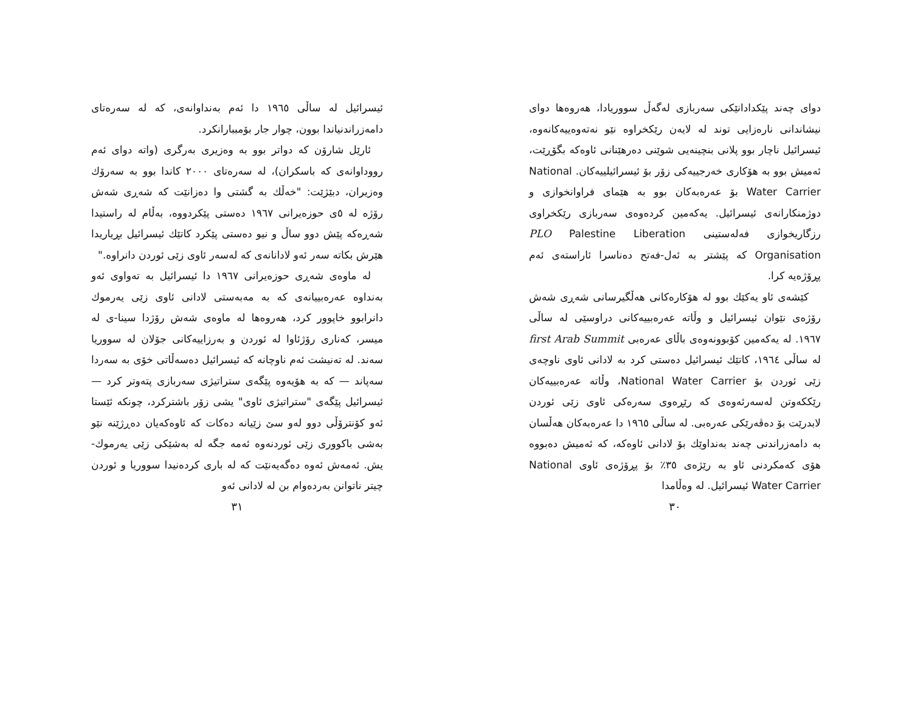دوای چەند پێکدادانێکی سەربازی لەگەڵ سووریادا، هەروەها دوای نیشاندانی نارەزایی توند لە لایەن رێکخراوە نێو نەتەوەییەکانەوە، ئیسرائیل ناچار بوو پلانی بنچینەیی شوێنی دەرهێنانی ئاوەکە بگۆڕێت، ئەمیش بوو بە هۆکاری خەرجییەکی زۆر بۆ ئیسرائیلییەکان. National Water Carrier بۆ عەرەبەکان بوو بە هێمای فراوانخوازی و دوژمنکارانەی ئیسرائیل. یەکەمین کردەوەی سەربازی رێکخراوی رزگاریخوازی فەلەستینی PLO Palestine Liberation Organisation کە پێشتر بە ئەل-فەتح دەناسرا ئاراستەی ئەم پڕۆژەیە کرا.
کێشەی ئاو یەکێك بوو لە هۆکارەکانی هەڵگیرسانی شەڕی شەش رۆژەی نێوان ئیسرائیل و وڵاتە عەرەبییەکانی دراوسێی لە ساڵی ١٩٦٧. لە یەکەمین کۆبوونەوەی باڵای عەرەبی first Arab Summit لە ساڵی ١٩٦٤، کاتێك ئیسرائیل دەستی کرد بە لادانی ئاوی ناوچەی زێی ئوردن بۆ National Water Carrier، وڵاتە عەرەبییەکان رێککەوتن لەسەرئەوەی کە رێڕەوی سەرەکی ئاوی زێی ئوردن لابدرێت بۆ دەڤەرێکی عەرەبی. لە ساڵی ١٩٦٥ دا عەرەبەکان هەڵسان بە دامەزراندنی چەند بەنداوێك بۆ لادانی ئاوەکە، کە ئەمیش دەبووە هۆی کەمکردنی ئاو بە رێژەی ٣٥٪ بۆ پڕۆژەی ئاوی National Water Carrier ئیسرائیل. لە وەڵامدا
٣٠
ئیسرائیل لە ساڵی ١٩٦٥ دا ئەم بەنداوانەی، کە لە سەرەتای دامەزراندنیاندا بوون، چوار جار بۆمببارانکرد.
ئارێل شارۆن کە دواتر بوو بە وەزیری بەرگری (واتە دوای ئەم رووداوانەی کە باسکران)، لە سەرەتای ٢٠٠٠ کاندا بوو بە سەرۆك وەزیران، دبێژێت: "خەڵك بە گشتی وا دەزانێت کە شەڕی شەش رۆژە لە ٥ی حوزەیرانی ١٩٦٧ دەستی پێکردووە، بەڵام لە راستیدا شەڕەکە پێش دوو ساڵ و نیو دەستی پێکرد کاتێك ئیسرائیل بڕیاریدا هێرش بکاتە سەر ئەو لادانانەی کە لەسەر ئاوی زێی ئوردن دانراوە."
لە ماوەی شەڕی حوزەیرانی ١٩٦٧ دا ئیسرائیل بە تەواوی ئەو بەنداوە عەرەبییانەی کە بە مەبەستی لادانی ئاوی زێی یەرموك دانرابوو خاپوور کرد، هەروەها لە ماوەی شەش رۆژدا سینا-ی لە میسر، کەناری رۆژئاوا لە ئوردن و بەرزاییەکانی جۆلان لە سووریا سەند. لە تەنیشت ئەم ناوچانە کە ئیسرائیل دەسەڵاتی خۆی بە سەردا سەپاند — کە بە هۆیەوە پێگەی ستراتیژی سەربازی پتەوتر کرد — ئیسرائیل پێگەی "ستراتیژی ئاوی" یشی زۆر باشترکرد، چونکە ئێستا ئەو کۆنترۆڵی دوو لەو سێ زێیانە دەکات کە ئاوەکەیان دەڕژێنە نێو بەشی باکووری زێی ئوردنەوە ئەمە جگە لە بەشێکی زێی یەرموك-یش. ئەمەش ئەوە دەگەیەنێت کە لە باری کردەنیدا سووریا و ئوردن چیتر ناتوانن بەردەوام بن لە لادانی ئەو
٣١